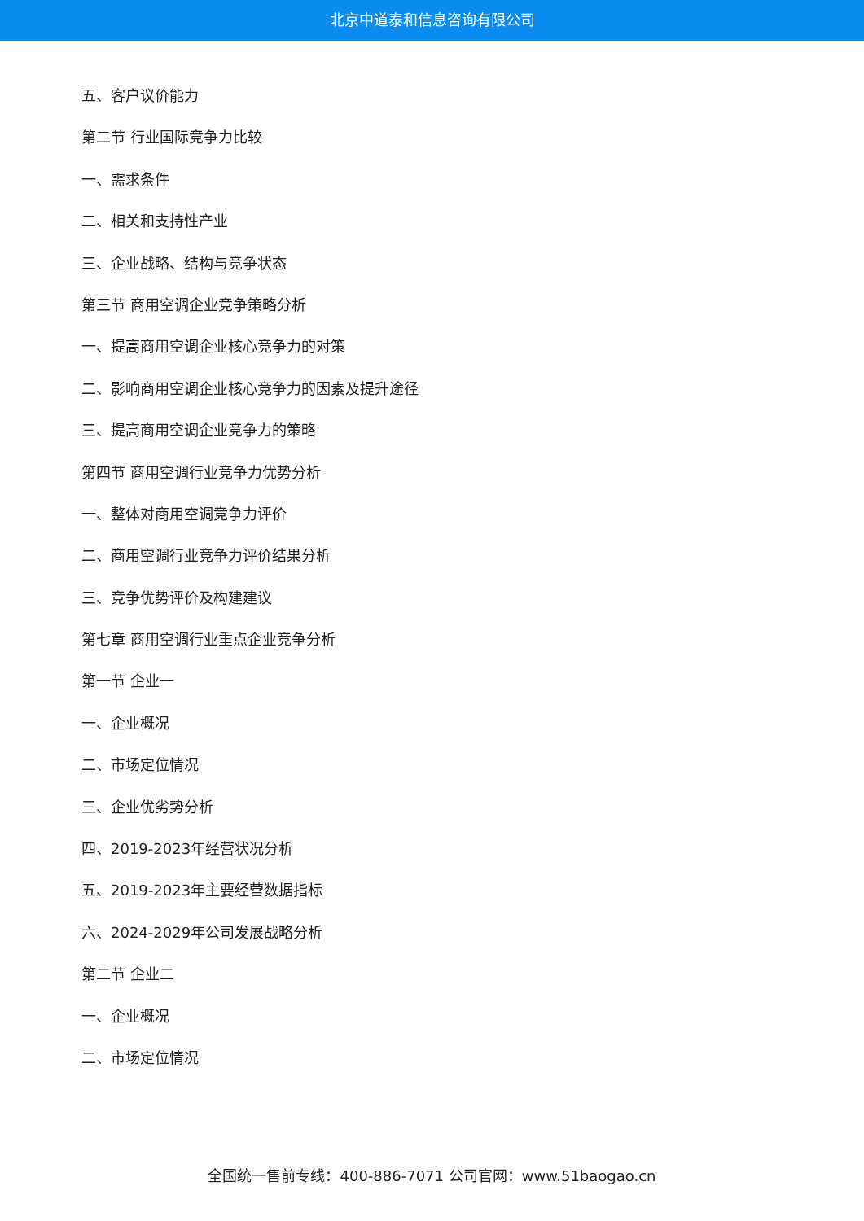北京中道泰和信息咨询有限公司
五、客户议价能力
第二节 行业国际竞争力比较
一、需求条件
二、相关和支持性产业
三、企业战略、结构与竞争状态
第三节 商用空调企业竞争策略分析
一、提高商用空调企业核心竞争力的对策
二、影响商用空调企业核心竞争力的因素及提升途径
三、提高商用空调企业竞争力的策略
第四节 商用空调行业竞争力优势分析
一、整体对商用空调竞争力评价
二、商用空调行业竞争力评价结果分析
三、竞争优势评价及构建建议
第七章 商用空调行业重点企业竞争分析
第一节 企业一
一、企业概况
二、市场定位情况
三、企业优劣势分析
四、2019-2023年经营状况分析
五、2019-2023年主要经营数据指标
六、2024-2029年公司发展战略分析
第二节 企业二
一、企业概况
二、市场定位情况
全国统一售前专线：400-886-7071 公司官网：www.51baogao.cn